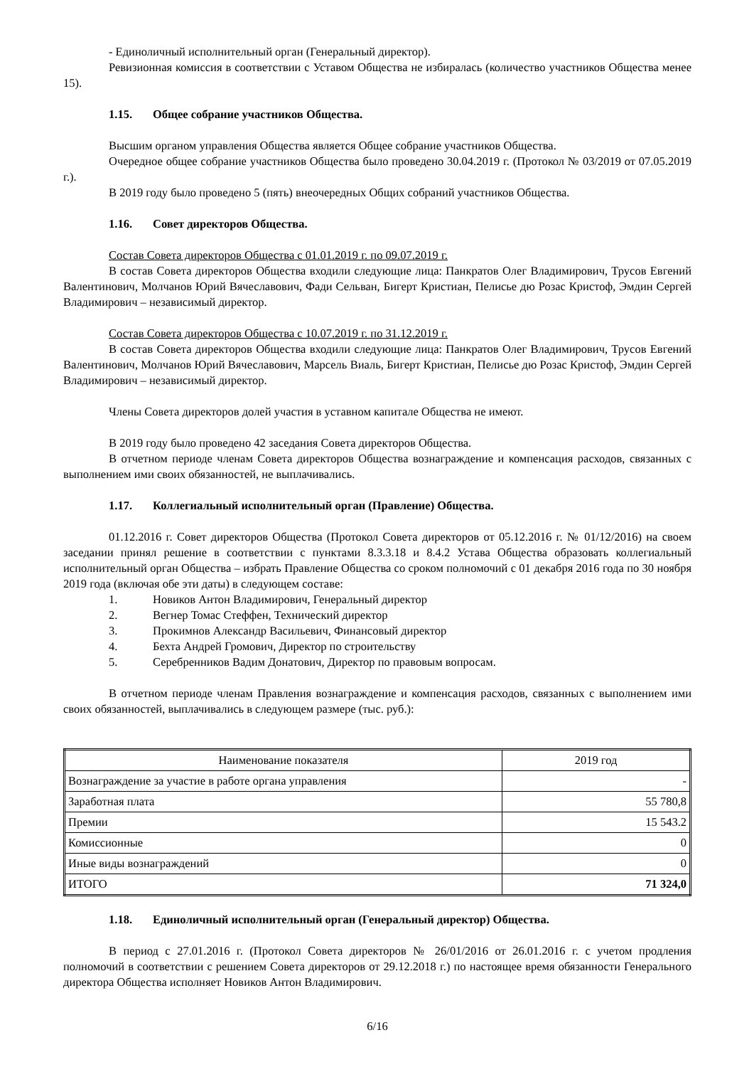- Единоличный исполнительный орган (Генеральный директор).
Ревизионная комиссия в соответствии с Уставом Общества не избиралась (количество участников Общества менее 15).
1.15. Общее собрание участников Общества.
Высшим органом управления Общества является Общее собрание участников Общества.
Очередное общее собрание участников Общества было проведено 30.04.2019 г. (Протокол № 03/2019 от 07.05.2019 г.).
В 2019 году было проведено 5 (пять) внеочередных Общих собраний участников Общества.
1.16. Совет директоров Общества.
Состав Совета директоров Общества с 01.01.2019 г. по 09.07.2019 г.
В состав Совета директоров Общества входили следующие лица: Панкратов Олег Владимирович, Трусов Евгений Валентинович, Молчанов Юрий Вячеславович, Фади Сельван, Бигерт Кристиан, Пелисье дю Розас Кристоф, Эмдин Сергей Владимирович – независимый директор.
Состав Совета директоров Общества с 10.07.2019 г. по 31.12.2019 г.
В состав Совета директоров Общества входили следующие лица: Панкратов Олег Владимирович, Трусов Евгений Валентинович, Молчанов Юрий Вячеславович, Марсель Виаль, Бигерт Кристиан, Пелисье дю Розас Кристоф, Эмдин Сергей Владимирович – независимый директор.
Члены Совета директоров долей участия в уставном капитале Общества не имеют.
В 2019 году было проведено 42 заседания Совета директоров Общества.
В отчетном периоде членам Совета директоров Общества вознаграждение и компенсация расходов, связанных с выполнением ими своих обязанностей, не выплачивались.
1.17. Коллегиальный исполнительный орган (Правление) Общества.
01.12.2016 г. Совет директоров Общества (Протокол Совета директоров от 05.12.2016 г. № 01/12/2016) на своем заседании принял решение в соответствии с пунктами 8.3.3.18 и 8.4.2 Устава Общества образовать коллегиальный исполнительный орган Общества – избрать Правление Общества со сроком полномочий с 01 декабря 2016 года по 30 ноября 2019 года (включая обе эти даты) в следующем составе:
1. Новиков Антон Владимирович, Генеральный директор
2. Вегнер Томас Стеффен, Технический директор
3. Прокимнов Александр Васильевич, Финансовый директор
4. Бехта Андрей Громович, Директор по строительству
5. Серебренников Вадим Донатович, Директор по правовым вопросам.
В отчетном периоде членам Правления вознаграждение и компенсация расходов, связанных с выполнением ими своих обязанностей, выплачивались в следующем размере (тыс. руб.):
| Наименование показателя | 2019 год |
| --- | --- |
| Вознаграждение за участие в работе органа управления | - |
| Заработная плата | 55 780,8 |
| Премии | 15 543.2 |
| Комиссионные | 0 |
| Иные виды вознаграждений | 0 |
| ИТОГО | 71 324,0 |
1.18. Единоличный исполнительный орган (Генеральный директор) Общества.
В период с 27.01.2016 г. (Протокол Совета директоров № 26/01/2016 от 26.01.2016 г. с учетом продления полномочий в соответствии с решением Совета директоров от 29.12.2018 г.) по настоящее время обязанности Генерального директора Общества исполняет Новиков Антон Владимирович.
6/16